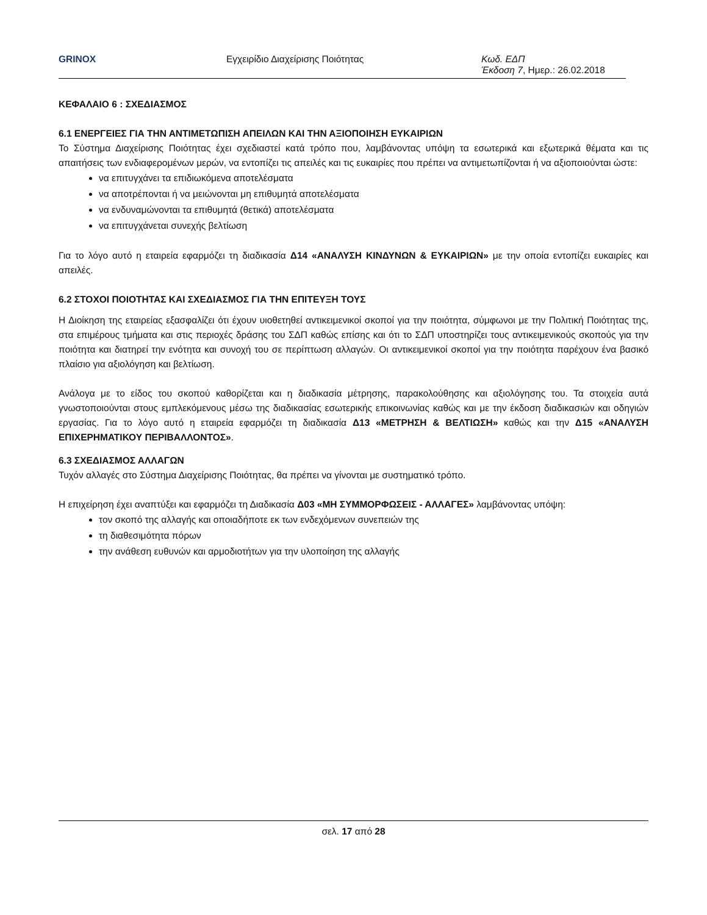GRINOX Εγχειρίδιο Διαχείρισης Ποιότητας Κωδ. ΕΔΠ
Έκδοση 7, Ημερ.: 26.02.2018
ΚΕΦΑΛΑΙΟ 6 : ΣΧΕΔΙΑΣΜΟΣ
6.1 ΕΝΕΡΓΕΙΕΣ ΓΙΑ ΤΗΝ ΑΝΤΙΜΕΤΩΠΙΣΗ ΑΠΕΙΛΩΝ ΚΑΙ ΤΗΝ ΑΞΙΟΠΟΙΗΣΗ ΕΥΚΑΙΡΙΩΝ
Το Σύστημα Διαχείρισης Ποιότητας έχει σχεδιαστεί κατά τρόπο που, λαμβάνοντας υπόψη τα εσωτερικά και εξωτερικά θέματα και τις απαιτήσεις των ενδιαφερομένων μερών, να εντοπίζει τις απειλές και τις ευκαιρίες που πρέπει να αντιμετωπίζονται ή να αξιοποιούνται ώστε:
να επιτυγχάνει τα επιδιωκόμενα αποτελέσματα
να αποτρέπονται ή να μειώνονται μη επιθυμητά αποτελέσματα
να ενδυναμώνονται τα επιθυμητά (θετικά) αποτελέσματα
να επιτυγχάνεται συνεχής βελτίωση
Για το λόγο αυτό η εταιρεία εφαρμόζει τη διαδικασία Δ14 «ΑΝΑΛΥΣΗ ΚΙΝΔΥΝΩΝ & ΕΥΚΑΙΡΙΩΝ» με την οποία εντοπίζει ευκαιρίες και απειλές.
6.2 ΣΤΟΧΟΙ ΠΟΙΟΤΗΤΑΣ ΚΑΙ ΣΧΕΔΙΑΣΜΟΣ ΓΙΑ ΤΗΝ ΕΠΙΤΕΥΞΗ ΤΟΥΣ
Η Διοίκηση της εταιρείας εξασφαλίζει ότι έχουν υιοθετηθεί αντικειμενικοί σκοποί για την ποιότητα, σύμφωνοι με την Πολιτική Ποιότητας της, στα επιμέρους τμήματα και στις περιοχές δράσης του ΣΔΠ καθώς επίσης και ότι το ΣΔΠ υποστηρίζει τους αντικειμενικούς σκοπούς για την ποιότητα και διατηρεί την ενότητα και συνοχή του σε περίπτωση αλλαγών. Οι αντικειμενικοί σκοποί για την ποιότητα παρέχουν ένα βασικό πλαίσιο για αξιολόγηση και βελτίωση.
Ανάλογα με το είδος του σκοπού καθορίζεται και η διαδικασία μέτρησης, παρακολούθησης και αξιολόγησης του. Τα στοιχεία αυτά γνωστοποιούνται στους εμπλεκόμενους μέσω της διαδικασίας εσωτερικής επικοινωνίας καθώς και με την έκδοση διαδικασιών και οδηγιών εργασίας. Για το λόγο αυτό η εταιρεία εφαρμόζει τη διαδικασία Δ13 «ΜΕΤΡΗΣΗ & ΒΕΛΤΙΩΣΗ» καθώς και την Δ15 «ΑΝΑΛΥΣΗ ΕΠΙΧΕΡΗΜΑΤΙΚΟΥ ΠΕΡΙΒΑΛΛΟΝΤΟΣ».
6.3 ΣΧΕΔΙΑΣΜΟΣ ΑΛΛΑΓΩΝ
Τυχόν αλλαγές στο Σύστημα Διαχείρισης Ποιότητας, θα πρέπει να γίνονται με συστηματικό τρόπο.
Η επιχείρηση έχει αναπτύξει και εφαρμόζει τη Διαδικασία Δ03 «ΜΗ ΣΥΜΜΟΡΦΩΣΕΙΣ - ΑΛΛΑΓΕΣ» λαμβάνοντας υπόψη:
τον σκοπό της αλλαγής και οποιαδήποτε εκ των ενδεχόμενων συνεπειών της
τη διαθεσιμότητα πόρων
την ανάθεση ευθυνών και αρμοδιοτήτων για την υλοποίηση της αλλαγής
σελ. 17 από 28